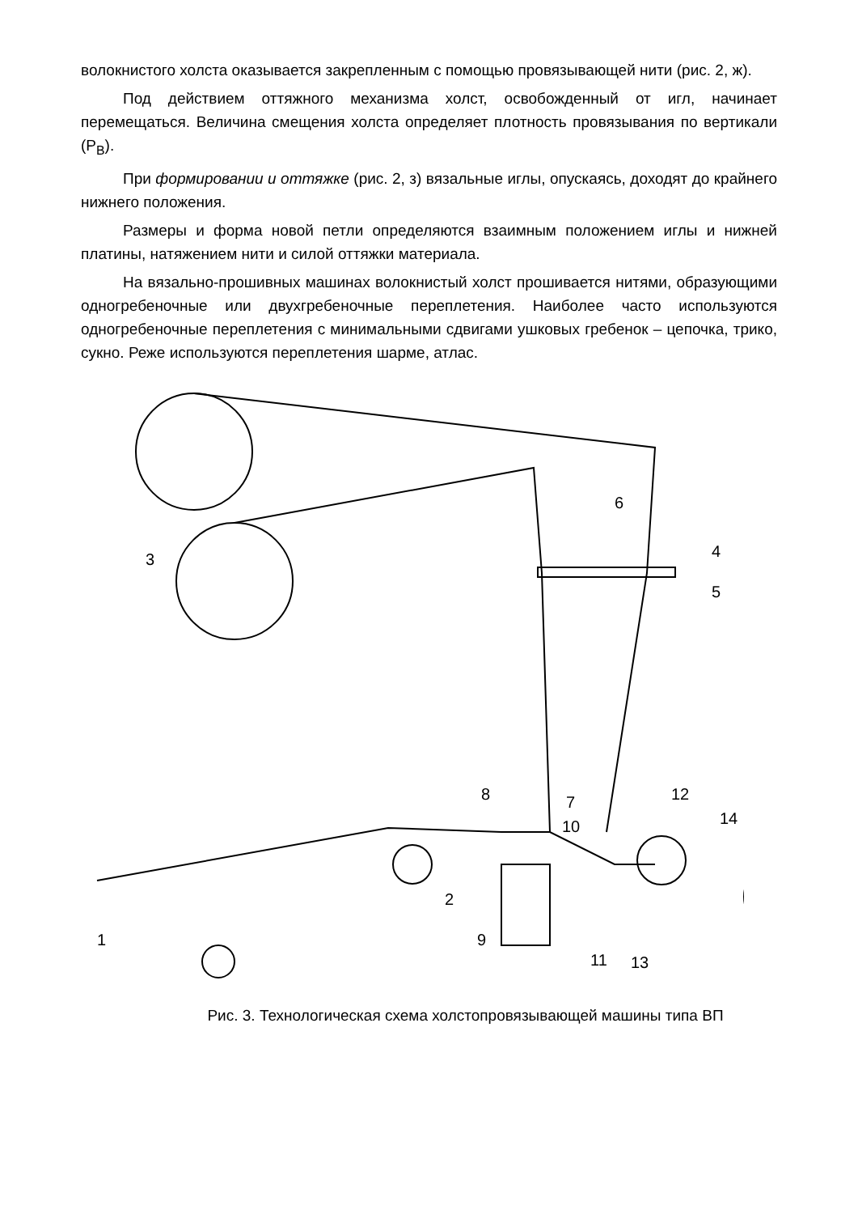волокнистого холста оказывается закрепленным с помощью провязывающей нити (рис. 2, ж).
Под действием оттяжного механизма холст, освобожденный от игл, начинает перемещаться. Величина смещения холста определяет плотность провязывания по вертикали (Р<sub>В</sub>).
При формировании и оттяжке (рис. 2, з) вязальные иглы, опускаясь, доходят до крайнего нижнего положения.
Размеры и форма новой петли определяются взаимным положением иглы и нижней платины, натяжением нити и силой оттяжки материала.
На вязально-прошивных машинах волокнистый холст прошивается нитями, образующими одногребеночные или двухгребеночные переплетения. Наиболее часто используются одногребеночные переплетения с минимальными сдвигами ушковых гребенок – цепочка, трико, сукно. Реже используются переплетения шарме, атлас.
3
6
4
5
8
7
10
12
14
2
9
11
13
1
Рис. 3. Технологическая схема холстопровязывающей машины типа ВП